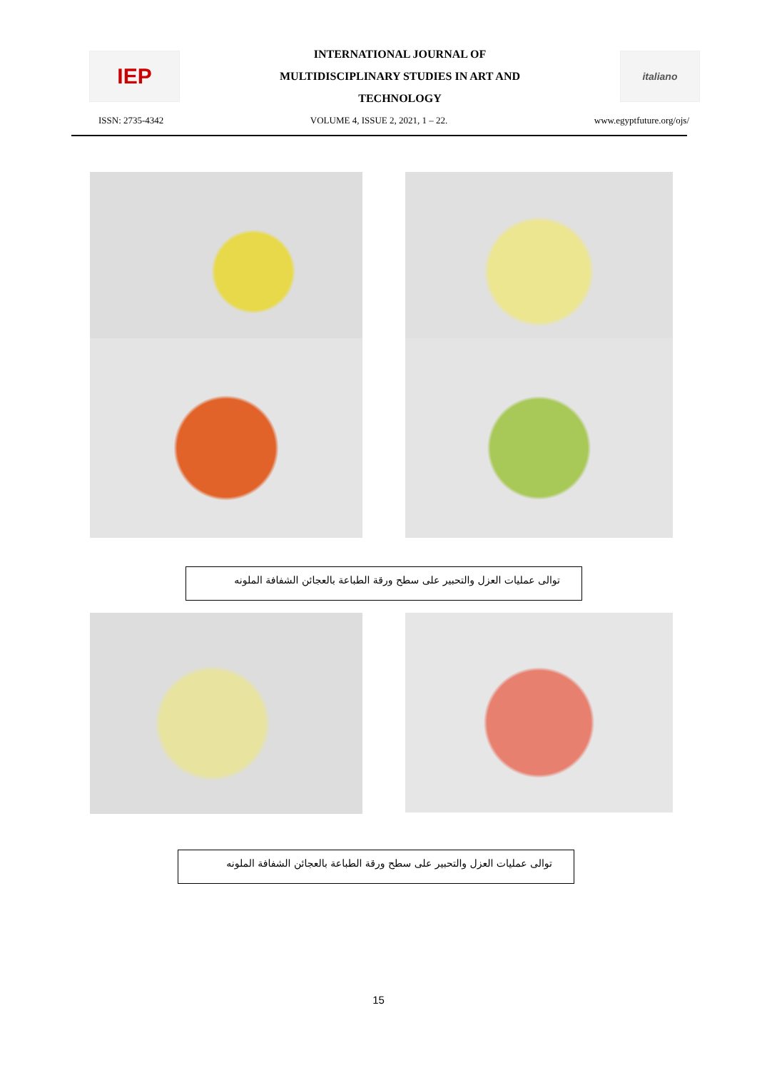IEP
INTERNATIONAL JOURNAL OF
MULTIDISCIPLINARY STUDIES IN ART AND
TECHNOLOGY
italiano
ISSN: 2735-4342 VOLUME 4, ISSUE 2, 2021, 1 – 22. www.egyptfuture.org/ojs/
توالى عمليات العزل والتحبير على سطح ورقة الطباعة بالعجائن الشفافة الملونه
توالى عمليات العزل والتحبير على سطح ورقة الطباعة بالعجائن الشفافة الملونه
15